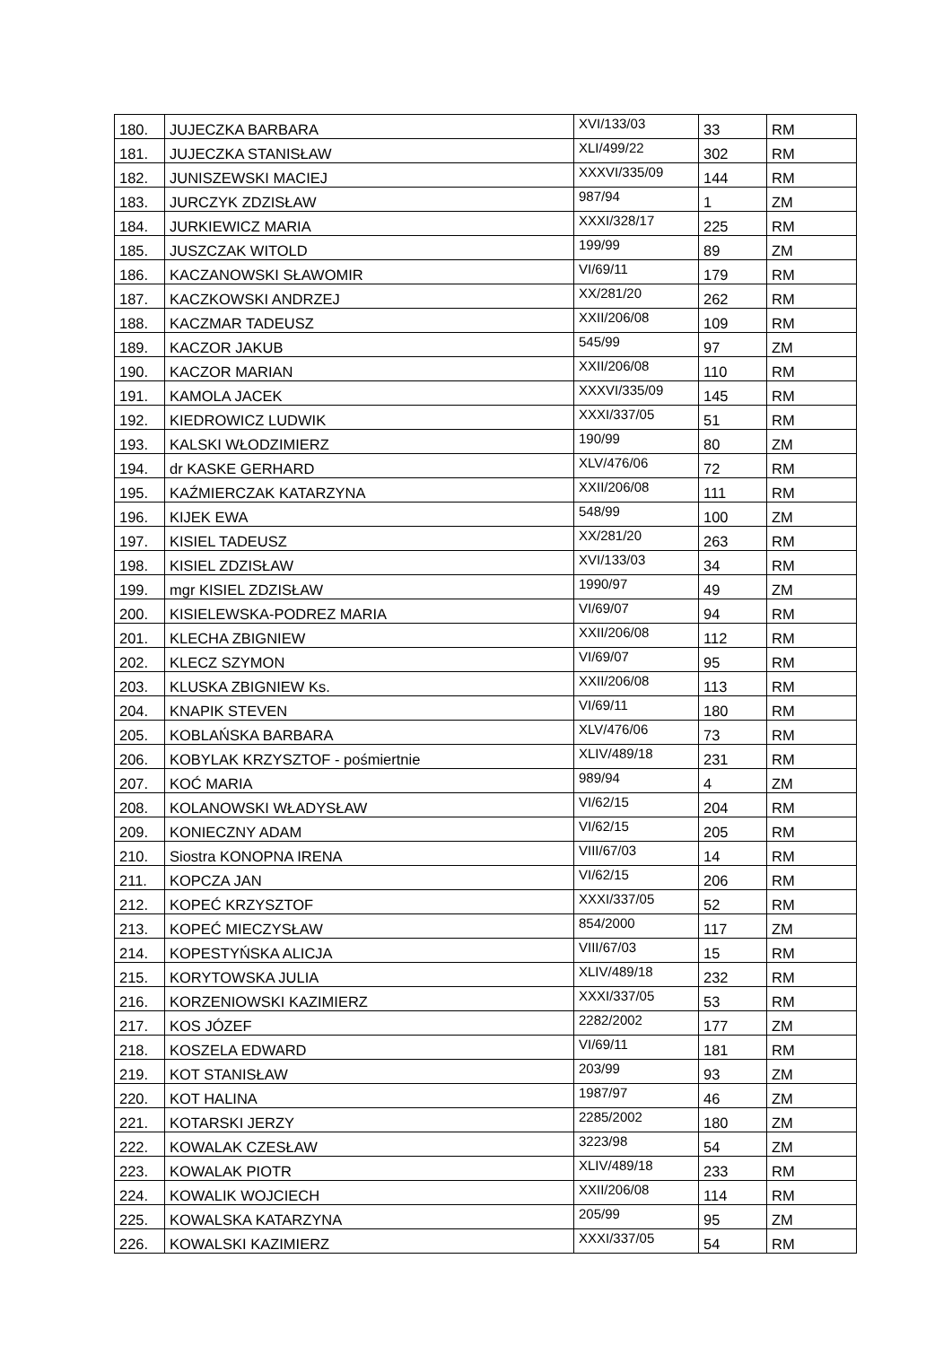| 180. | JUJECZKA BARBARA | XVI/133/03 | 33 | RM |
| 181. | JUJECZKA STANISŁAW | XLI/499/22 | 302 | RM |
| 182. | JUNISZEWSKI MACIEJ | XXXVI/335/09 | 144 | RM |
| 183. | JURCZYK ZDZISŁAW | 987/94 | 1 | ZM |
| 184. | JURKIEWICZ MARIA | XXXI/328/17 | 225 | RM |
| 185. | JUSZCZAK WITOLD | 199/99 | 89 | ZM |
| 186. | KACZANOWSKI SŁAWOMIR | VI/69/11 | 179 | RM |
| 187. | KACZKOWSKI ANDRZEJ | XX/281/20 | 262 | RM |
| 188. | KACZMAR TADEUSZ | XXII/206/08 | 109 | RM |
| 189. | KACZOR JAKUB | 545/99 | 97 | ZM |
| 190. | KACZOR MARIAN | XXII/206/08 | 110 | RM |
| 191. | KAMOLA JACEK | XXXVI/335/09 | 145 | RM |
| 192. | KIEDROWICZ LUDWIK | XXXI/337/05 | 51 | RM |
| 193. | KALSKI WŁODZIMIERZ | 190/99 | 80 | ZM |
| 194. | dr KASKE GERHARD | XLV/476/06 | 72 | RM |
| 195. | KAŹMIERCZAK KATARZYNA | XXII/206/08 | 111 | RM |
| 196. | KIJEK EWA | 548/99 | 100 | ZM |
| 197. | KISIEL TADEUSZ | XX/281/20 | 263 | RM |
| 198. | KISIEL ZDZISŁAW | XVI/133/03 | 34 | RM |
| 199. | mgr KISIEL ZDZISŁAW | 1990/97 | 49 | ZM |
| 200. | KISIELEWSKA-PODREZ MARIA | VI/69/07 | 94 | RM |
| 201. | KLECHA ZBIGNIEW | XXII/206/08 | 112 | RM |
| 202. | KLECZ SZYMON | VI/69/07 | 95 | RM |
| 203. | KLUSKA ZBIGNIEW Ks. | XXII/206/08 | 113 | RM |
| 204. | KNAPIK STEVEN | VI/69/11 | 180 | RM |
| 205. | KOBLAŃSKA BARBARA | XLV/476/06 | 73 | RM |
| 206. | KOBYLAK KRZYSZTOF - pośmiertnie | XLIV/489/18 | 231 | RM |
| 207. | KOĆ MARIA | 989/94 | 4 | ZM |
| 208. | KOLANOWSKI WŁADYSŁAW | VI/62/15 | 204 | RM |
| 209. | KONIECZNY ADAM | VI/62/15 | 205 | RM |
| 210. | Siostra KONOPNA IRENA | VIII/67/03 | 14 | RM |
| 211. | KOPCZA JAN | VI/62/15 | 206 | RM |
| 212. | KOPEĆ KRZYSZTOF | XXXI/337/05 | 52 | RM |
| 213. | KOPEĆ MIECZYSŁAW | 854/2000 | 117 | ZM |
| 214. | KOPESTYŃSKA ALICJA | VIII/67/03 | 15 | RM |
| 215. | KORYTOWSKA JULIA | XLIV/489/18 | 232 | RM |
| 216. | KORZENIOWSKI KAZIMIERZ | XXXI/337/05 | 53 | RM |
| 217. | KOS JÓZEF | 2282/2002 | 177 | ZM |
| 218. | KOSZELA EDWARD | VI/69/11 | 181 | RM |
| 219. | KOT STANISŁAW | 203/99 | 93 | ZM |
| 220. | KOT HALINA | 1987/97 | 46 | ZM |
| 221. | KOTARSKI JERZY | 2285/2002 | 180 | ZM |
| 222. | KOWALAK CZESŁAW | 3223/98 | 54 | ZM |
| 223. | KOWALAK PIOTR | XLIV/489/18 | 233 | RM |
| 224. | KOWALIK WOJCIECH | XXII/206/08 | 114 | RM |
| 225. | KOWALSKA KATARZYNA | 205/99 | 95 | ZM |
| 226. | KOWALSKI KAZIMIERZ | XXXI/337/05 | 54 | RM |